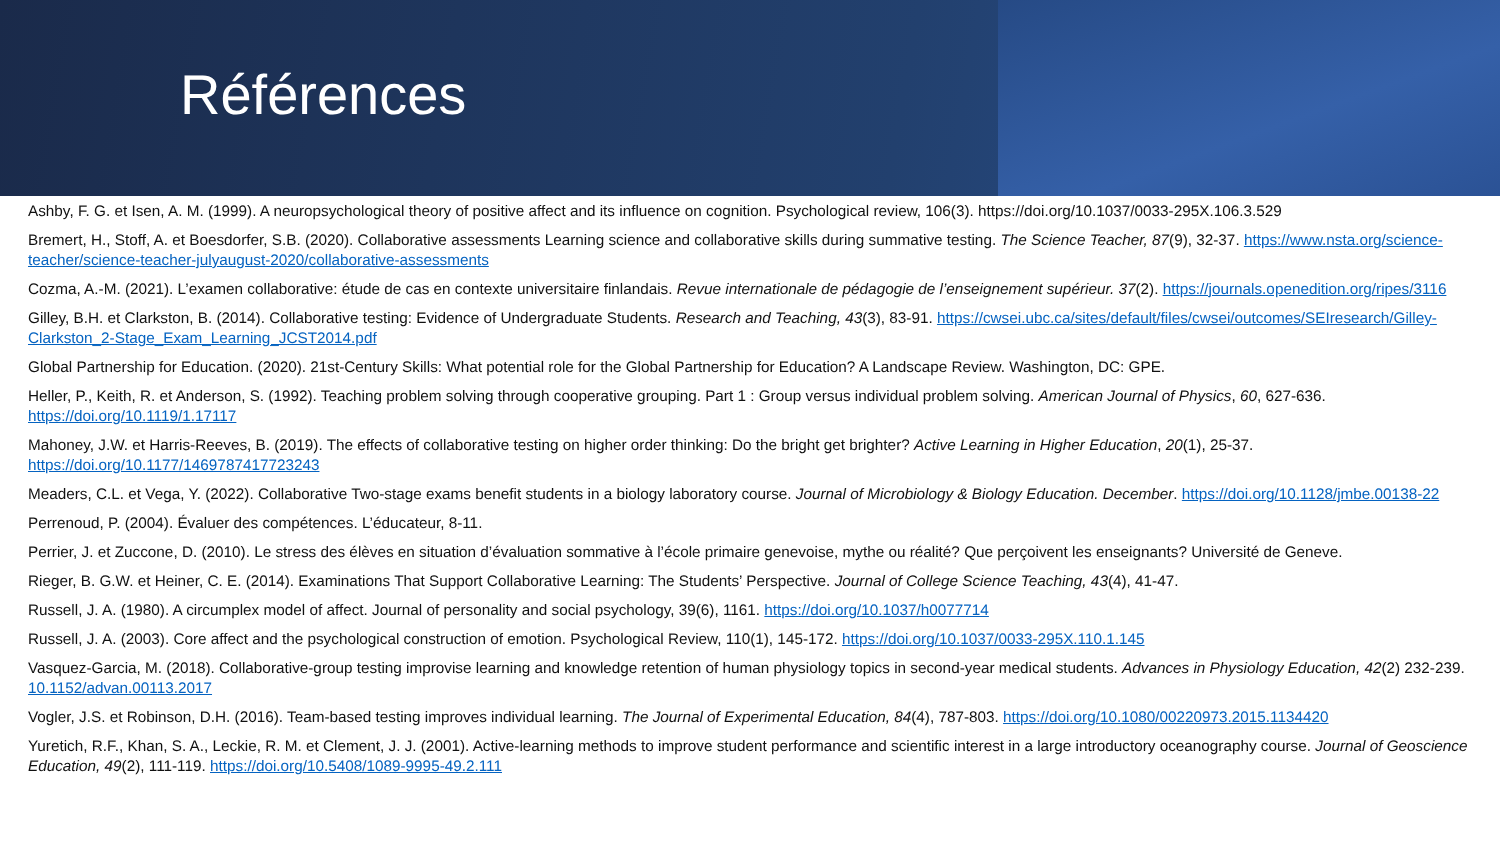Références
Ashby, F. G. et Isen, A. M. (1999). A neuropsychological theory of positive affect and its influence on cognition. Psychological review, 106(3). https://doi.org/10.1037/0033-295X.106.3.529
Bremert, H., Stoff, A. et Boesdorfer, S.B. (2020). Collaborative assessments Learning science and collaborative skills during summative testing. The Science Teacher, 87(9), 32-37. https://www.nsta.org/science-teacher/science-teacher-julyaugust-2020/collaborative-assessments
Cozma, A.-M. (2021). L’examen collaborative: étude de cas en contexte universitaire finlandais. Revue internationale de pédagogie de l’enseignement supérieur. 37(2). https://journals.openedition.org/ripes/3116
Gilley, B.H. et Clarkston, B. (2014). Collaborative testing: Evidence of Undergraduate Students. Research and Teaching, 43(3), 83-91. https://cwsei.ubc.ca/sites/default/files/cwsei/outcomes/SEIresearch/Gilley-Clarkston_2-Stage_Exam_Learning_JCST2014.pdf
Global Partnership for Education. (2020). 21st-Century Skills: What potential role for the Global Partnership for Education? A Landscape Review. Washington, DC: GPE.
Heller, P., Keith, R. et Anderson, S. (1992). Teaching problem solving through cooperative grouping. Part 1 : Group versus individual problem solving. American Journal of Physics, 60, 627-636. https://doi.org/10.1119/1.17117
Mahoney, J.W. et Harris-Reeves, B. (2019). The effects of collaborative testing on higher order thinking: Do the bright get brighter? Active Learning in Higher Education, 20(1), 25-37. https://doi.org/10.1177/1469787417723243
Meaders, C.L. et Vega, Y. (2022). Collaborative Two-stage exams benefit students in a biology laboratory course. Journal of Microbiology & Biology Education. December. https://doi.org/10.1128/jmbe.00138-22
Perrenoud, P. (2004). Évaluer des compétences. L’éducateur, 8-11.
Perrier, J. et Zuccone, D. (2010). Le stress des élèves en situation d’évaluation sommative à l’école primaire genevoise, mythe ou réalité? Que perçoivent les enseignants? Université de Geneve.
Rieger, B. G.W. et Heiner, C. E. (2014). Examinations That Support Collaborative Learning: The Students’ Perspective. Journal of College Science Teaching, 43(4), 41-47.
Russell, J. A. (1980). A circumplex model of affect. Journal of personality and social psychology, 39(6), 1161. https://doi.org/10.1037/h0077714
Russell, J. A. (2003). Core affect and the psychological construction of emotion. Psychological Review, 110(1), 145-172. https://doi.org/10.1037/0033-295X.110.1.145
Vasquez-Garcia, M. (2018). Collaborative-group testing improvise learning and knowledge retention of human physiology topics in second-year medical students. Advances in Physiology Education, 42(2) 232-239. 10.1152/advan.00113.2017
Vogler, J.S. et Robinson, D.H. (2016). Team-based testing improves individual learning. The Journal of Experimental Education, 84(4), 787-803. https://doi.org/10.1080/00220973.2015.1134420
Yuretich, R.F., Khan, S. A., Leckie, R. M. et Clement, J. J. (2001). Active-learning methods to improve student performance and scientific interest in a large introductory oceanography course. Journal of Geoscience Education, 49(2), 111-119. https://doi.org/10.5408/1089-9995-49.2.111